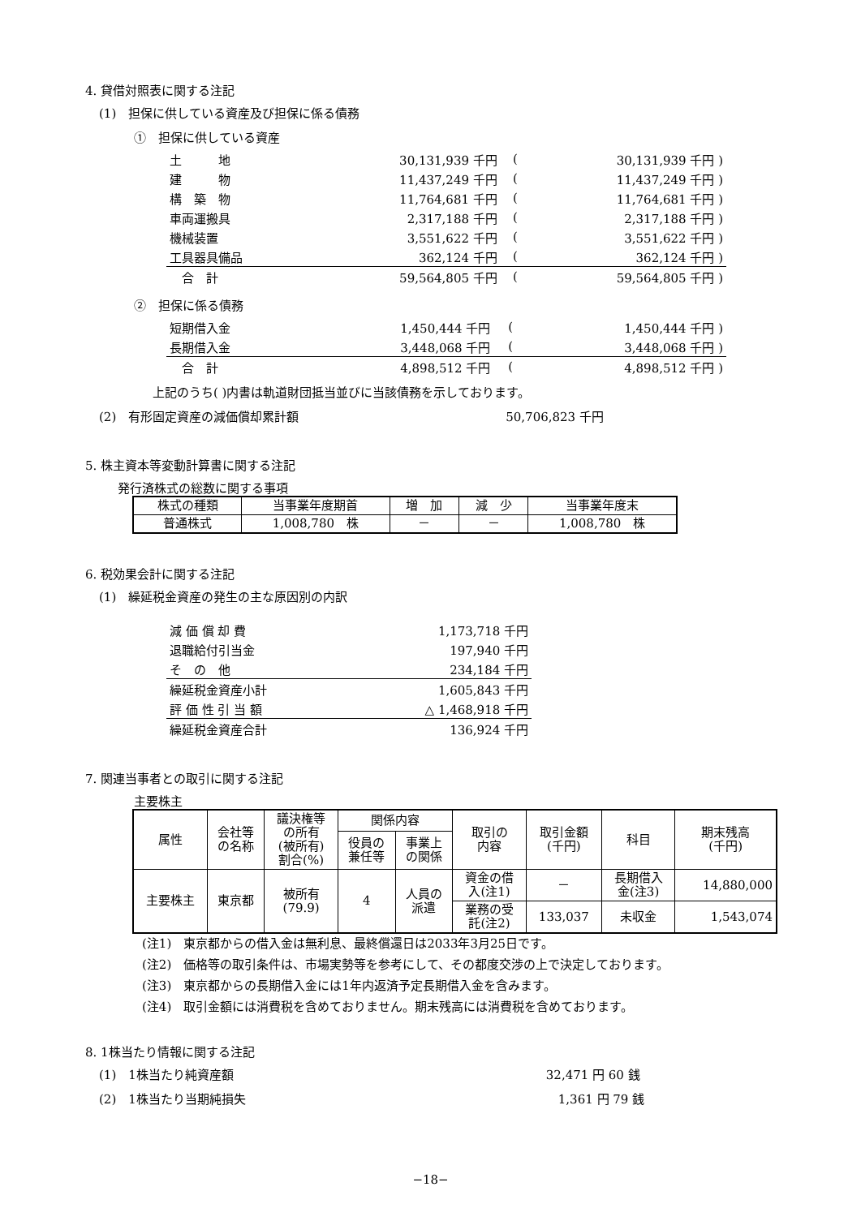4. 貸借対照表に関する注記
(1)　担保に供している資産及び担保に係る債務
①　担保に供している資産
| 土 地 | 30,131,939 千円 | ( | 30,131,939 千円 ) |
| 建 物 | 11,437,249 千円 | ( | 11,437,249 千円 ) |
| 構 築 物 | 11,764,681 千円 | ( | 11,764,681 千円 ) |
| 車両運搬具 | 2,317,188 千円 | ( | 2,317,188 千円 ) |
| 機械装置 | 3,551,622 千円 | ( | 3,551,622 千円 ) |
| 工具器具備品 | 362,124 千円 | ( | 362,124 千円 ) |
| 合 計 | 59,564,805 千円 | ( | 59,564,805 千円 ) |
②　担保に係る債務
| 短期借入金 | 1,450,444 千円 | ( | 1,450,444 千円 ) |
| 長期借入金 | 3,448,068 千円 | ( | 3,448,068 千円 ) |
| 合 計 | 4,898,512 千円 | ( | 4,898,512 千円 ) |
上記のうち( )内書は軌道財団抵当並びに当該債務を示しております。
(2)　有形固定資産の減価償却累計額 50,706,823 千円
5. 株主資本等変動計算書に関する注記
発行済株式の総数に関する事項
| 株式の種類 | 当事業年度期首 | 増 加 | 減 少 | 当事業年度末 |
| 普通株式 | 1,008,780 株 | － | － | 1,008,780 株 |
6. 税効果会計に関する注記
(1)　繰延税金資産の発生の主な原因別の内訳
| 減 価 償 却 費 | 1,173,718 千円 |
| 退職給付引当金 | 197,940 千円 |
| そ の 他 | 234,184 千円 |
| 繰延税金資産小計 | 1,605,843 千円 |
| 評 価 性 引 当 額 | △ 1,468,918 千円 |
| 繰延税金資産合計 | 136,924 千円 |
7. 関連当事者との取引に関する注記
主要株主
| 属性 | 会社等 の名称 | 議決権等 の所有 (被所有) 割合(%) | 関係内容 | | 取引の 内容 | 取引金額 (千円) | 科目 | 期末残高 (千円) |
| --- | --- | --- | --- | --- | --- | --- | --- | --- |
| | | | 役員の 兼任等 | 事業上 の関係 | | | | |
| 主要株主 | 東京都 | 被所有 (79.9) | 4 | 人員の 派遣 | 資金の借 入(注1) | － | 長期借入 金(注3) | 14,880,000 |
| | | | | | 業務の受 託(注2) | 133,037 | 未収金 | 1,543,074 |
(注1)　東京都からの借入金は無利息、最終償還日は2033年3月25日です。
(注2)　価格等の取引条件は、市場実勢等を参考にして、その都度交渉の上で決定しております。
(注3)　東京都からの長期借入金には1年内返済予定長期借入金を含みます。
(注4)　取引金額には消費税を含めておりません。期末残高には消費税を含めております。
8. 1株当たり情報に関する注記
(1)　1株当たり純資産額 32,471 円 60 銭
(2)　1株当たり当期純損失 1,361 円 79 銭
−18−